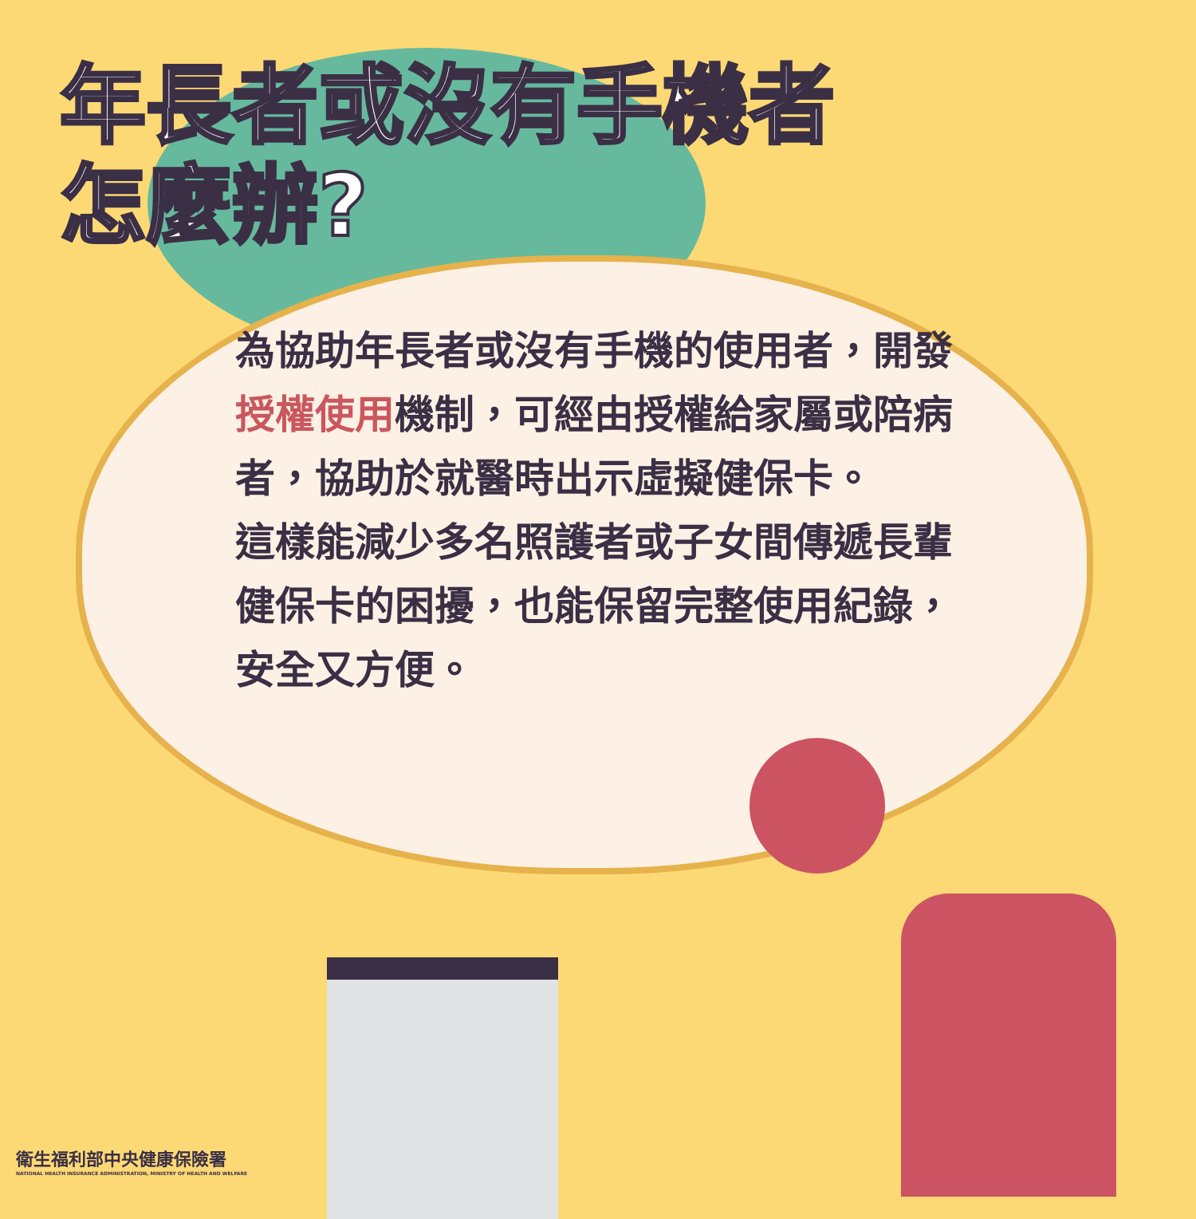年長者或沒有手機者
怎麼辦?
為協助年長者或沒有手機的使用者，開發授權使用機制，可經由授權給家屬或陪病者，協助於就醫時出示虛擬健保卡。
這樣能減少多名照護者或子女間傳遞長輩健保卡的困擾，也能保留完整使用紀錄，安全又方便。
衛生福利部中央健康保險署
NATIONAL HEALTH INSURANCE ADMINISTRATION, MINISTRY OF HEALTH AND WELFARE